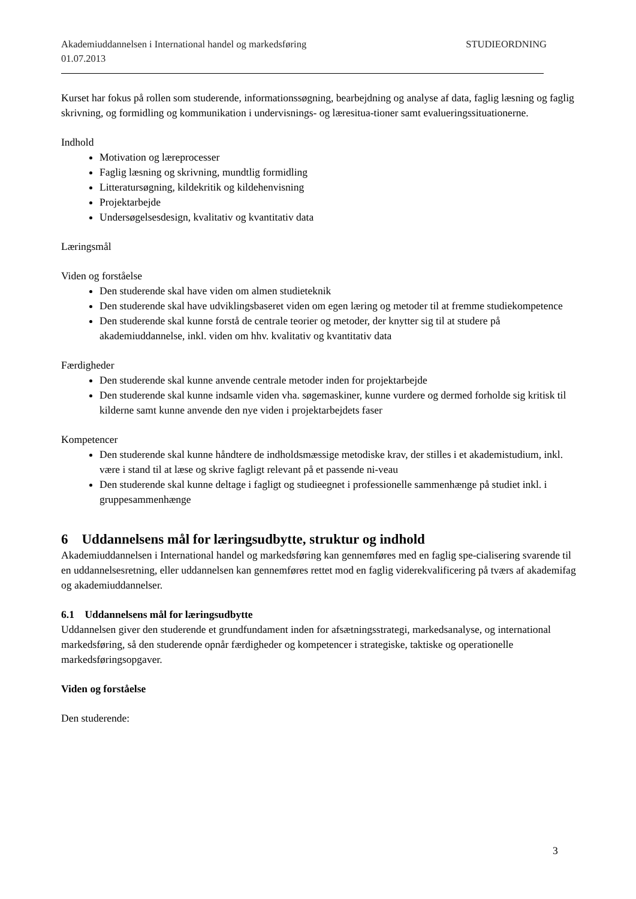Akademiuddannelsen i International handel og markedsføring STUDIEORDNING
01.07.2013
Kurset har fokus på rollen som studerende, informationssøgning, bearbejdning og analyse af data, faglig læsning og faglig skrivning, og formidling og kommunikation i undervisnings- og læresitua-tioner samt evalueringssituationerne.
Indhold
Motivation og læreprocesser
Faglig læsning og skrivning, mundtlig formidling
Litteratursøgning, kildekritik og kildehenvisning
Projektarbejde
Undersøgelsesdesign, kvalitativ og kvantitativ data
Læringsmål
Viden og forståelse
Den studerende skal have viden om almen studieteknik
Den studerende skal have udviklingsbaseret viden om egen læring og metoder til at fremme studiekompetence
Den studerende skal kunne forstå de centrale teorier og metoder, der knytter sig til at studere på akademiuddannelse, inkl. viden om hhv. kvalitativ og kvantitativ data
Færdigheder
Den studerende skal kunne anvende centrale metoder inden for projektarbejde
Den studerende skal kunne indsamle viden vha. søgemaskiner, kunne vurdere og dermed forholde sig kritisk til kilderne samt kunne anvende den nye viden i projektarbejdets faser
Kompetencer
Den studerende skal kunne håndtere de indholdsmæssige metodiske krav, der stilles i et akademistudium, inkl. være i stand til at læse og skrive fagligt relevant på et passende ni-veau
Den studerende skal kunne deltage i fagligt og studieegnet i professionelle sammenhænge på studiet inkl. i gruppesammenhænge
6 Uddannelsens mål for læringsudbytte, struktur og indhold
Akademiuddannelsen i International handel og markedsføring kan gennemføres med en faglig spe-cialisering svarende til en uddannelsesretning, eller uddannelsen kan gennemføres rettet mod en faglig viderekvalificering på tværs af akademifag og akademiuddannelser.
6.1 Uddannelsens mål for læringsudbytte
Uddannelsen giver den studerende et grundfundament inden for afsætningsstrategi, markedsanalyse, og international markedsføring, så den studerende opnår færdigheder og kompetencer i strategiske, taktiske og operationelle markedsføringsopgaver.
Viden og forståelse
Den studerende:
3